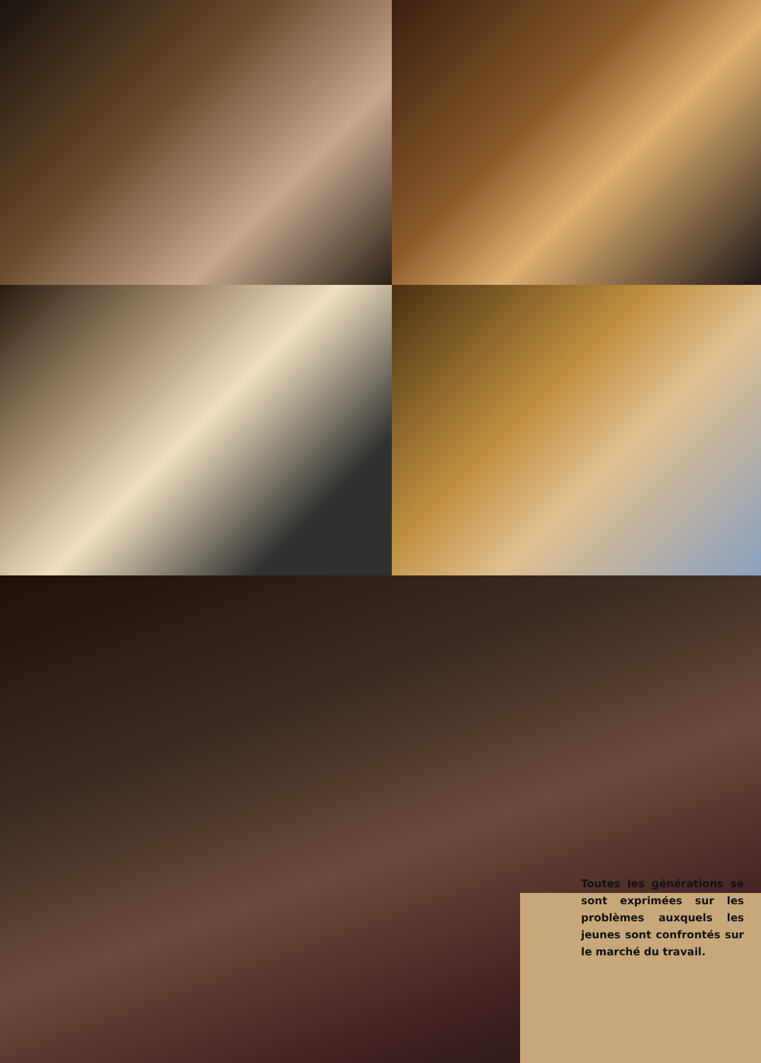Toutes les générations se sont exprimées sur les problèmes auxquels les jeunes sont confrontés sur le marché du travail.